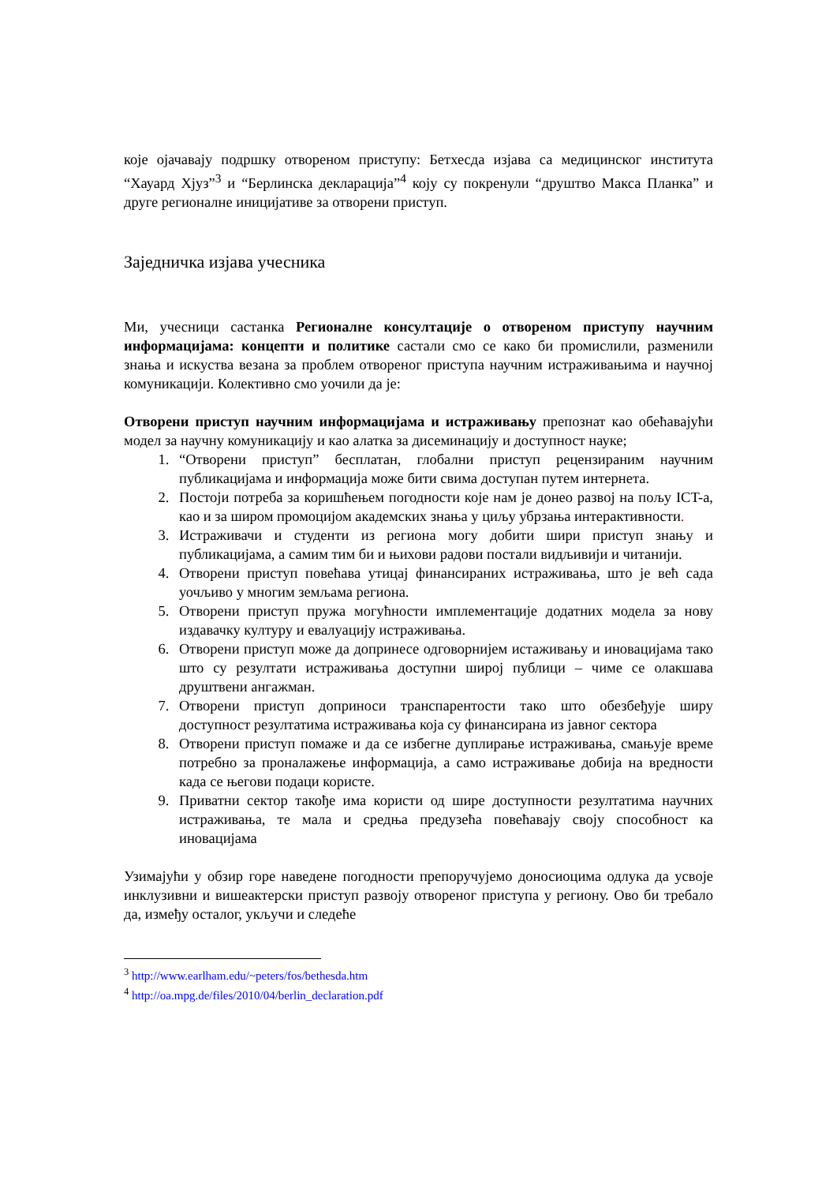које ојачавају подршку отвореном приступу: Бетхесда изјава са медицинског института “Хауард Хјуз”<sup>3</sup> и “Берлинска декларација”<sup>4</sup> коју су покренули “друштво Макса Планка” и друге регионалне иницијативе за отворени приступ.
Заједничка изјава учесника
Ми, учесници састанка Регионалне консултације о отвореном приступу научним информацијама: концепти и политике састали смо се како би промислили, разменили знања и искуства везана за проблем отвореног приступа научним истраживањима и научној комуникацији. Колективно смо уочили да је:
Отворени приступ научним информацијама и истраживању препознат као обећавајући модел за научну комуникацију и као алатка за дисеминацију и доступност науке;
1. “Отворени приступ” бесплатан, глобални приступ рецензираним научним публикацијама и информација може бити свима доступан путем интернета.
2. Постоји потреба за коришћењем погодности које нам је донео развој на пољу ICT-а, као и за широм промоцијом академских знања у циљу убрзања интерактивности.
3. Истраживачи и студенти из региона могу добити шири приступ знању и публикацијама, а самим тим би и њихови радови постали видљивији и читанији.
4. Отворени приступ повећава утицај финансираних истраживања, што је већ сада уочљиво у многим земљама региона.
5. Отворени приступ пружа могућности имплементације додатних модела за нову издавачку културу и евалуацију истраживања.
6. Отворени приступ може да допринесе одговорнијем истаживању и иновацијама тако што су резултати истраживања доступни широј публици – чиме се олакшава друштвени ангажман.
7. Отворени приступ доприноси транспарентости тако што обезбеђује ширу доступност резултатима истраживања која су финансирана из јавног сектора
8. Отворени приступ помаже и да се избегне дуплирање истраживања, смањује време потребно за проналажење информација, а само истраживање добија на вредности када се његови подаци користе.
9. Приватни сектор такође има користи од шире доступности резултатима научних истраживања, те мала и средња предузећа повећавају своју способност ка иновацијама
Узимајући у обзир горе наведене погодности препоручујемо доносиоцима одлука да усвоје инклузивни и вишеактерски приступ развоју отвореног приступа у региону. Ово би требало да, између осталог, укључи и следеће
<sup>3</sup> http://www.earlham.edu/~peters/fos/bethesda.htm
<sup>4</sup> http://oa.mpg.de/files/2010/04/berlin_declaration.pdf